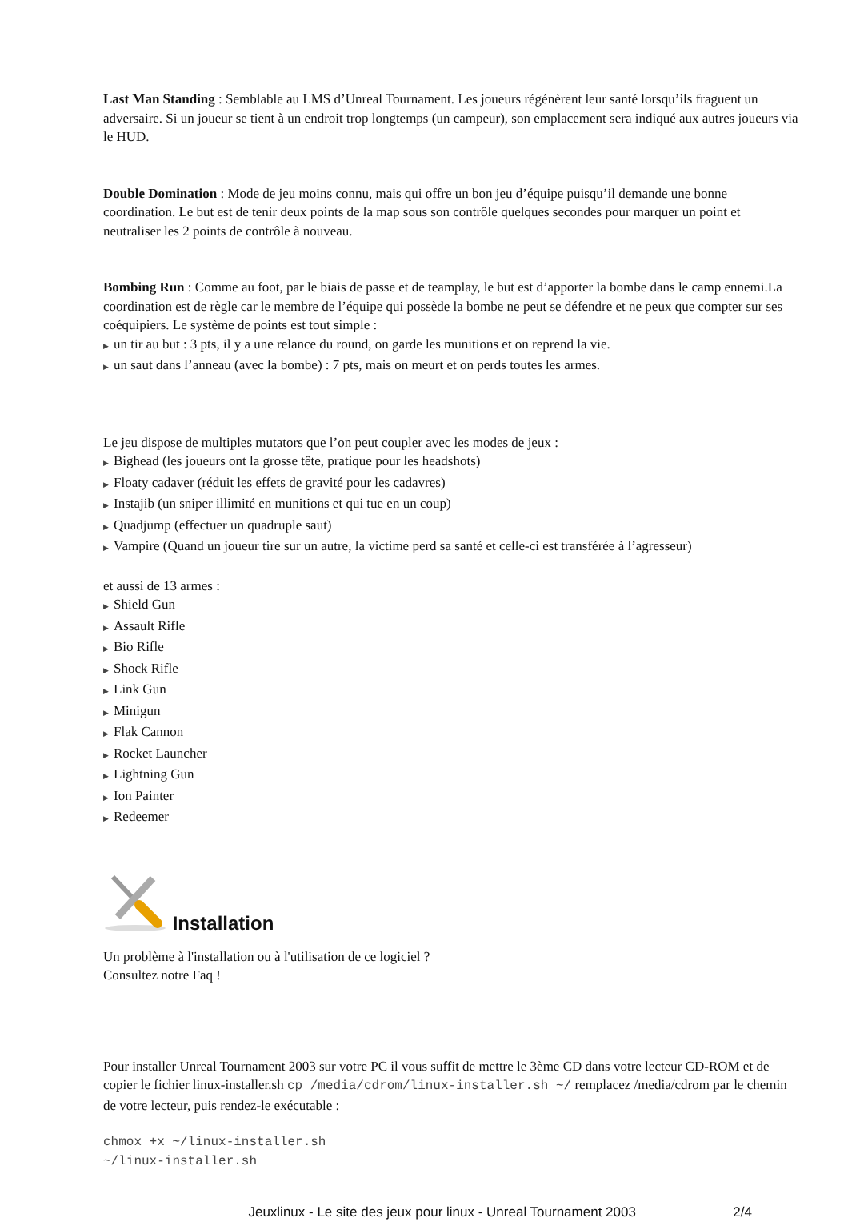Last Man Standing : Semblable au LMS d’Unreal Tournament. Les joueurs régénèrent leur santé lorsqu’ils fraguent un adversaire. Si un joueur se tient à un endroit trop longtemps (un campeur), son emplacement sera indiqué aux autres joueurs via le HUD.
Double Domination : Mode de jeu moins connu, mais qui offre un bon jeu d’équipe puisqu’il demande une bonne coordination. Le but est de tenir deux points de la map sous son contrôle quelques secondes pour marquer un point et neutraliser les 2 points de contrôle à nouveau.
Bombing Run : Comme au foot, par le biais de passe et de teamplay, le but est d’apporter la bombe dans le camp ennemi.La coordination est de règle car le membre de l’équipe qui possède la bombe ne peut se défendre et ne peux que compter sur ses coéquipiers. Le système de points est tout simple :
▶ un tir au but : 3 pts, il y a une relance du round, on garde les munitions et on reprend la vie.
▶ un saut dans l’anneau (avec la bombe) : 7 pts, mais on meurt et on perds toutes les armes.
Le jeu dispose de multiples mutators que l’on peut coupler avec les modes de jeux :
▶ Bighead (les joueurs ont la grosse tête, pratique pour les headshots)
▶ Floaty cadaver (réduit les effets de gravité pour les cadavres)
▶ Instajib (un sniper illimité en munitions et qui tue en un coup)
▶ Quadjump (effectuer un quadruple saut)
▶ Vampire (Quand un joueur tire sur un autre, la victime perd sa santé et celle-ci est transférée à l’agresseur)
et aussi de 13 armes :
▶ Shield Gun
▶ Assault Rifle
▶ Bio Rifle
▶ Shock Rifle
▶ Link Gun
▶ Minigun
▶ Flak Cannon
▶ Rocket Launcher
▶ Lightning Gun
▶ Ion Painter
▶ Redeemer
Installation
Un problème à l'installation ou à l'utilisation de ce logiciel ?
Consultez notre Faq !
Pour installer Unreal Tournament 2003 sur votre PC il vous suffit de mettre le 3ème CD dans votre lecteur CD-ROM et de copier le fichier linux-installer.sh cp /media/cdrom/linux-installer.sh ~/ remplacez /media/cdrom par le chemin de votre lecteur, puis rendez-le exécutable :
chmox +x ~/linux-installer.sh
~/linux-installer.sh
Jeuxlinux - Le site des jeux pour linux - Unreal Tournament 2003 2/4